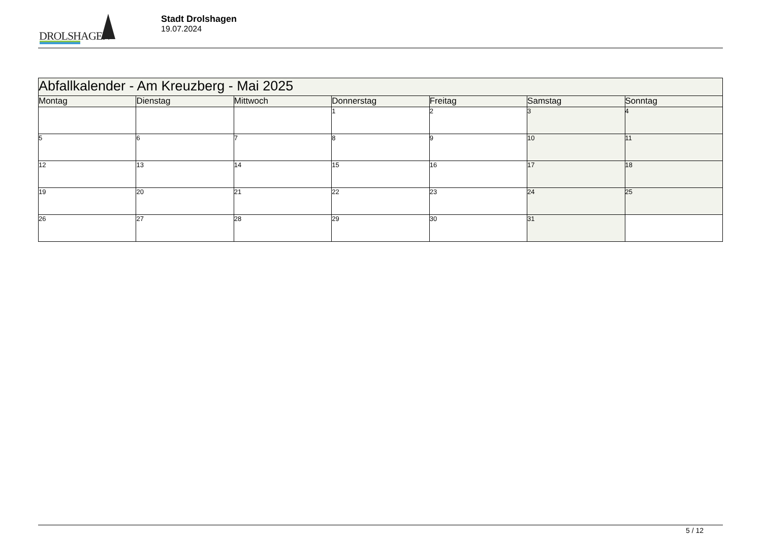DROLSHAGEN
Stadt Drolshagen
19.07.2024
| Abfallkalender - Am Kreuzberg - Mai 2025 | | | | | | |
| --- | --- | --- | --- | --- | --- | --- |
| Montag | Dienstag | Mittwoch | Donnerstag | Freitag | Samstag | Sonntag |
| | | | 1 | 2 | 3 | 4 |
| 5 | 6 | 7 | 8 | 9 | 10 | 11 |
| 12 | 13 | 14 | 15 | 16 | 17 | 18 |
| 19 | 20 | 21 | 22 | 23 | 24 | 25 |
| 26 | 27 | 28 | 29 | 30 | 31 | |
5 / 12